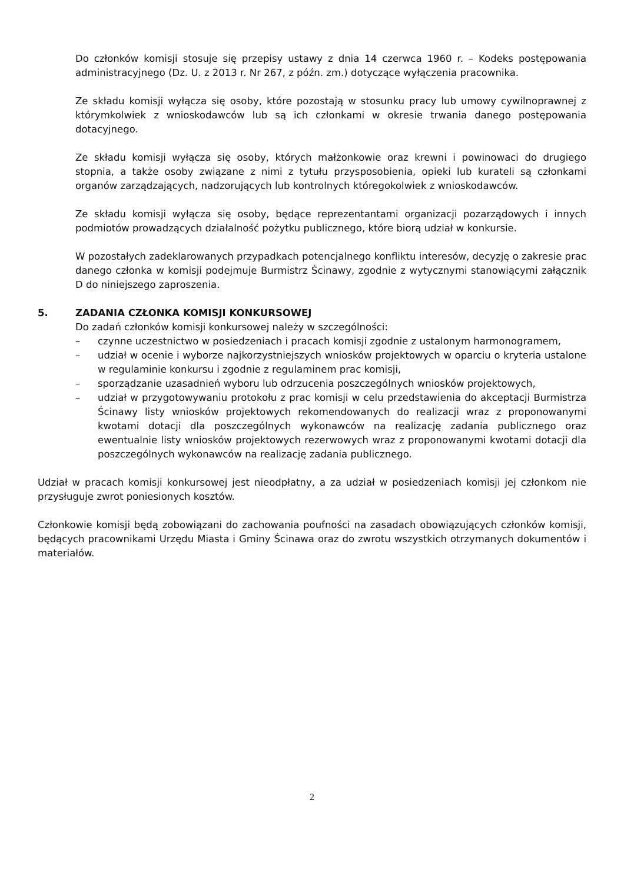Do członków komisji stosuje się przepisy ustawy z dnia 14 czerwca 1960 r. – Kodeks postępowania administracyjnego (Dz. U. z 2013 r. Nr 267, z późn. zm.) dotyczące wyłączenia pracownika.
Ze składu komisji wyłącza się osoby, które pozostają w stosunku pracy lub umowy cywilnoprawnej z którymkolwiek z wnioskodawców lub są ich członkami w okresie trwania danego postępowania dotacyjnego.
Ze składu komisji wyłącza się osoby, których małżonkowie oraz krewni i powinowaci do drugiego stopnia, a także osoby związane z nimi z tytułu przysposobienia, opieki lub kurateli są członkami organów zarządzających, nadzorujących lub kontrolnych któregokolwiek z wnioskodawców.
Ze składu komisji wyłącza się osoby, będące reprezentantami organizacji pozarządowych i innych podmiotów prowadzących działalność pożytku publicznego, które biorą udział w konkursie.
W pozostałych zadeklarowanych przypadkach potencjalnego konfliktu interesów, decyzję o zakresie prac danego członka w komisji podejmuje Burmistrz Ścinawy, zgodnie z wytycznymi stanowiącymi załącznik D do niniejszego zaproszenia.
5. ZADANIA CZŁONKA KOMISJI KONKURSOWEJ
Do zadań członków komisji konkursowej należy w szczególności:
– czynne uczestnictwo w posiedzeniach i pracach komisji zgodnie z ustalonym harmonogramem,
– udział w ocenie i wyborze najkorzystniejszych wniosków projektowych w oparciu o kryteria ustalone w regulaminie konkursu i zgodnie z regulaminem prac komisji,
– sporządzanie uzasadnień wyboru lub odrzucenia poszczególnych wniosków projektowych,
– udział w przygotowywaniu protokołu z prac komisji w celu przedstawienia do akceptacji Burmistrza Ścinawy listy wniosków projektowych rekomendowanych do realizacji wraz z proponowanymi kwotami dotacji dla poszczególnych wykonawców na realizację zadania publicznego oraz ewentualnie listy wniosków projektowych rezerwowych wraz z proponowanymi kwotami dotacji dla poszczególnych wykonawców na realizację zadania publicznego.
Udział w pracach komisji konkursowej jest nieodpłatny, a za udział w posiedzeniach komisji jej członkom nie przysługuje zwrot poniesionych kosztów.
Członkowie komisji będą zobowiązani do zachowania poufności na zasadach obowiązujących członków komisji, będących pracownikami Urzędu Miasta i Gminy Ścinawa oraz do zwrotu wszystkich otrzymanych dokumentów i materiałów.
2